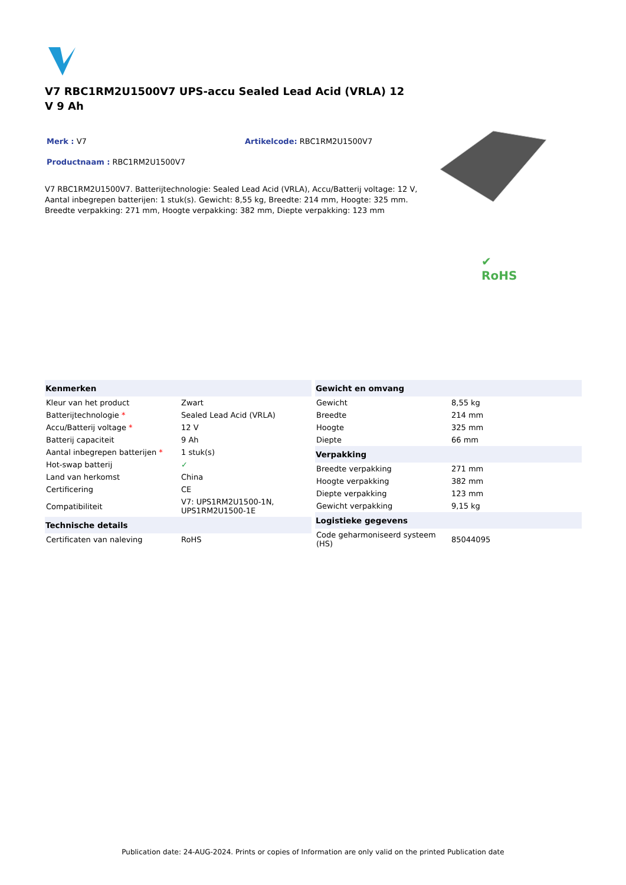V7 RBC1RM2U1500V7 UPS-accu Sealed Lead Acid (VRLA) 12 V 9 Ah
Merk : V7 Artikelcode: RBC1RM2U1500V7
Productnaam : RBC1RM2U1500V7
V7 RBC1RM2U1500V7. Batterijtechnologie: Sealed Lead Acid (VRLA), Accu/Batterij voltage: 12 V, Aantal inbegrepen batterijen: 1 stuk(s). Gewicht: 8,55 kg, Breedte: 214 mm, Hoogte: 325 mm. Breedte verpakking: 271 mm, Hoogte verpakking: 382 mm, Diepte verpakking: 123 mm
✔
RoHS
| Kenmerken | |
| --- | --- |
| Kleur van het product | Zwart |
| Batterijtechnologie * | Sealed Lead Acid (VRLA) |
| Accu/Batterij voltage * | 12 V |
| Batterij capaciteit | 9 Ah |
| Aantal inbegrepen batterijen * | 1 stuk(s) |
| Hot-swap batterij | ✓ |
| Land van herkomst | China |
| Certificering | CE |
| Compatibiliteit | V7: UPS1RM2U1500-1N, UPS1RM2U1500-1E |
| Technische details | |
| Certificaten van naleving | RoHS |
| Gewicht en omvang | |
| --- | --- |
| Gewicht | 8,55 kg |
| Breedte | 214 mm |
| Hoogte | 325 mm |
| Diepte | 66 mm |
| Verpakking | |
| Breedte verpakking | 271 mm |
| Hoogte verpakking | 382 mm |
| Diepte verpakking | 123 mm |
| Gewicht verpakking | 9,15 kg |
| Logistieke gegevens | |
| Code geharmoniseerd systeem (HS) | 85044095 |
Publication date: 24-AUG-2024. Prints or copies of Information are only valid on the printed Publication date